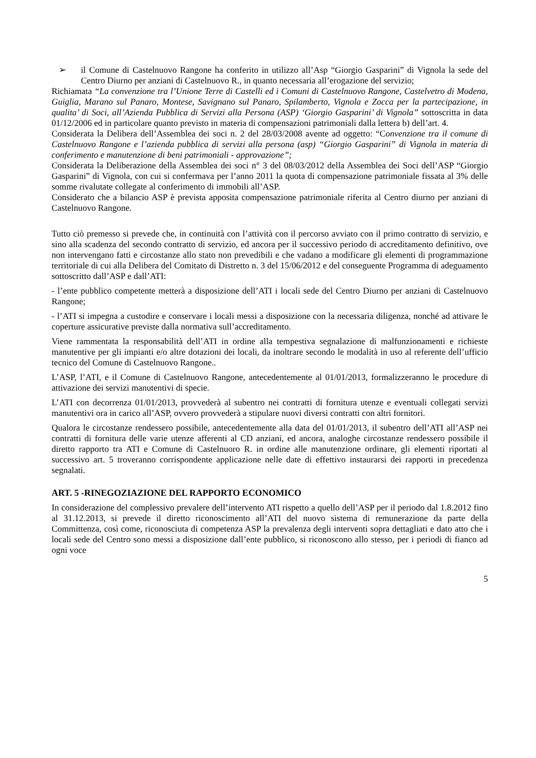➢ il Comune di Castelnuovo Rangone ha conferito in utilizzo all’Asp “Giorgio Gasparini” di Vignola la sede del Centro Diurno per anziani di Castelnuovo R., in quanto necessaria all’erogazione del servizio;
Richiamata “La convenzione tra l’Unione Terre di Castelli ed i Comuni di Castelnuovo Rangone, Castelvetro di Modena, Guiglia, Marano sul Panaro, Montese, Savignano sul Panaro, Spilamberto, Vignola e Zocca per la partecipazione, in qualita’ di Soci, all’Azienda Pubblica di Servizi alla Persona (ASP) ‘Giorgio Gasparini’ di Vignola” sottoscritta in data 01/12/2006 ed in particolare quanto previsto in materia di compensazioni patrimoniali dalla lettera b) dell’art. 4.
Considerata la Delibera dell’Assemblea dei soci n. 2 del 28/03/2008 avente ad oggetto: “Convenzione tra il comune di Castelnuovo Rangone e l’azienda pubblica di servizi alla persona (asp) “Giorgio Gasparini” di Vignola in materia di conferimento e manutenzione di beni patrimoniali - approvazione”;
Considerata la Deliberazione della Assemblea dei soci n° 3 del 08/03/2012 della Assemblea dei Soci dell’ASP “Giorgio Gasparini” di Vignola, con cui si confermava per l’anno 2011 la quota di compensazione patrimoniale fissata al 3% delle somme rivalutate collegate al conferimento di immobili all’ASP.
Considerato che a bilancio ASP è prevista apposita compensazione patrimoniale riferita al Centro diurno per anziani di Castelnuovo Rangone.
Tutto ciò premesso si prevede che, in continuità con l’attività con il percorso avviato con il primo contratto di servizio, e sino alla scadenza del secondo contratto di servizio, ed ancora per il successivo periodo di accreditamento definitivo, ove non intervengano fatti e circostanze allo stato non prevedibili e che vadano a modificare gli elementi di programmazione territoriale di cui alla Delibera del Comitato di Distretto n. 3 del 15/06/2012 e del conseguente Programma di adeguamento sottoscritto dall’ASP e dall’ATI:
- l’ente pubblico competente metterà a disposizione dell’ATI i locali sede del Centro Diurno per anziani di Castelnuovo Rangone;
- l’ATI si impegna a custodire e conservare i locali messi a disposizione con la necessaria diligenza, nonché ad attivare le coperture assicurative previste dalla normativa sull’accreditamento.
Viene rammentata la responsabilità dell’ATI in ordine alla tempestiva segnalazione di malfunzionamenti e richieste manutentive per gli impianti e/o altre dotazioni dei locali, da inoltrare secondo le modalità in uso al referente dell’ufficio tecnico del Comune di Castelnuovo Rangone..
L’ASP, l’ATI, e il Comune di Castelnuovo Rangone, antecedentemente al 01/01/2013, formalizzeranno le procedure di attivazione dei servizi manutentivi di specie.
L’ATI con decorrenza 01/01/2013, provvederà al subentro nei contratti di fornitura utenze e eventuali collegati servizi manutentivi ora in carico all’ASP, ovvero provvederà a stipulare nuovi diversi contratti con altri fornitori.
Qualora le circostanze rendessero possibile, antecedentemente alla data del 01/01/2013, il subentro dell’ATI all’ASP nei contratti di fornitura delle varie utenze afferenti al CD anziani, ed ancora, analoghe circostanze rendessero possibile il diretto rapporto tra ATI e Comune di Castelnuoro R. in ordine alle manutenzione ordinare, gli elementi riportati al successivo art. 5 troveranno corrispondente applicazione nelle date di effettivo instaurarsi dei rapporti in precedenza segnalati.
ART. 5 -RINEGOZIAZIONE DEL RAPPORTO ECONOMICO
In considerazione del complessivo prevalere dell’intervento ATI rispetto a quello dell’ASP per il periodo dal 1.8.2012 fino al 31.12.2013, si prevede il diretto riconoscimento all’ATI del nuovo sistema di remunerazione da parte della Committenza, così come, riconosciuta di competenza ASP la prevalenza degli interventi sopra dettagliati e dato atto che i locali sede del Centro sono messi a disposizione dall’ente pubblico, si riconoscono allo stesso, per i periodi di fianco ad ogni voce
5